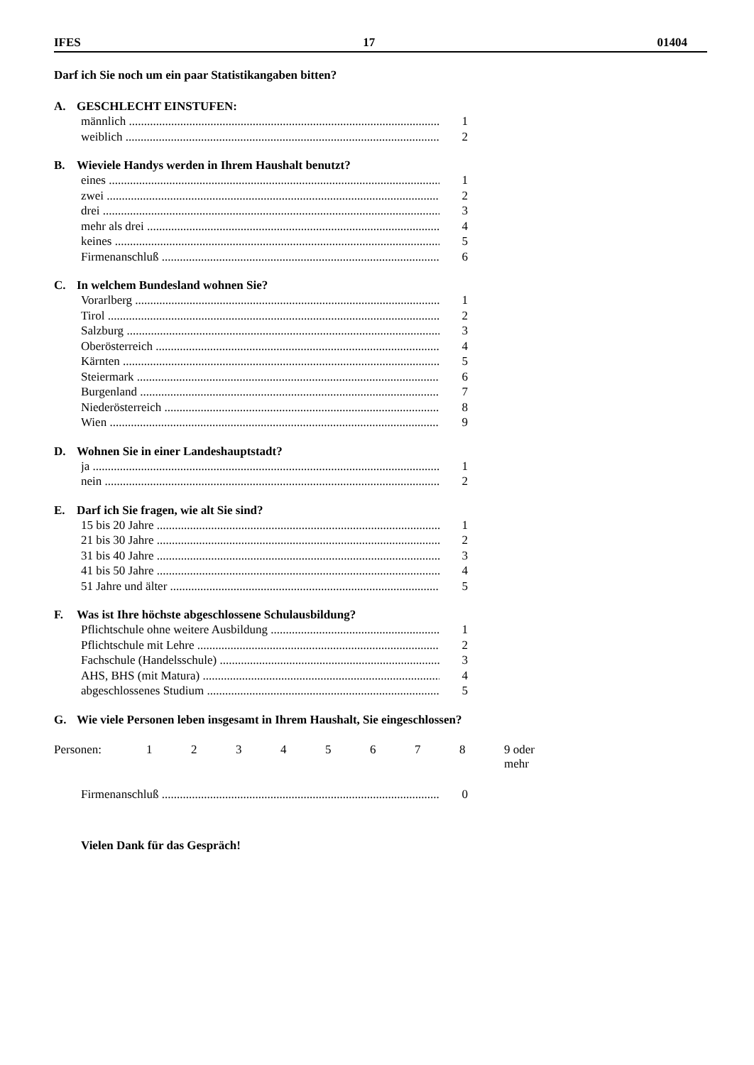IFES 17 01404
Darf ich Sie noch um ein paar Statistikangaben bitten?
A. GESCHLECHT EINSTUFEN:
männlich 1
weiblich 2
B. Wieviele Handys werden in Ihrem Haushalt benutzt?
eines 1
zwei 2
drei 3
mehr als drei 4
keines 5
Firmenanschluß 6
C. In welchem Bundesland wohnen Sie?
Vorarlberg 1
Tirol 2
Salzburg 3
Oberösterreich 4
Kärnten 5
Steiermark 6
Burgenland 7
Niederösterreich 8
Wien 9
D. Wohnen Sie in einer Landeshauptstadt?
ja 1
nein 2
E. Darf ich Sie fragen, wie alt Sie sind?
15 bis 20 Jahre 1
21 bis 30 Jahre 2
31 bis 40 Jahre 3
41 bis 50 Jahre 4
51 Jahre und älter 5
F. Was ist Ihre höchste abgeschlossene Schulausbildung?
Pflichtschule ohne weitere Ausbildung 1
Pflichtschule mit Lehre 2
Fachschule (Handelsschule) 3
AHS, BHS (mit Matura) 4
abgeschlossenes Studium 5
G. Wie viele Personen leben insgesamt in Ihrem Haushalt, Sie eingeschlossen?
Personen: 1 2 3 4 5 6 7 8 9 oder mehr
Firmenanschluß 0
Vielen Dank für das Gespräch!